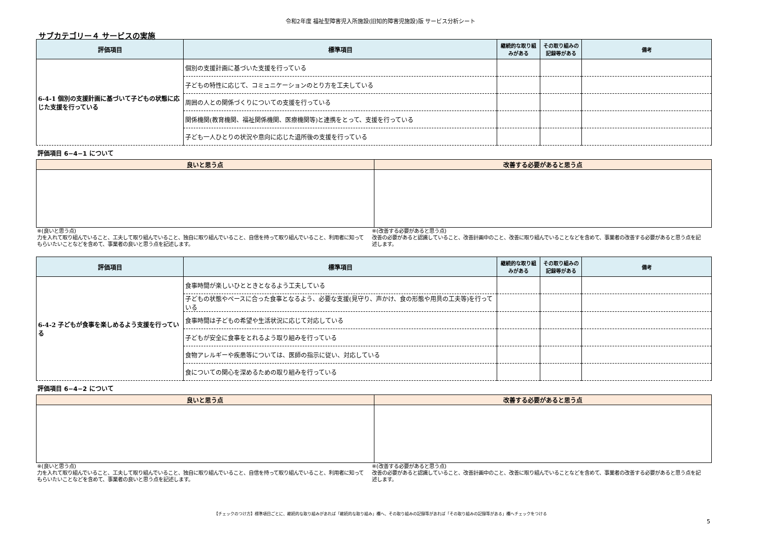令和2年度 福祉型障害児入所施設(旧知的障害児施設)版 サービス分析シート
サブカテゴリー４ サービスの実施
| 評価項目 | 標準項目 | 継続的な取り組みがある | その取り組みの記録等がある | 備考 |
| --- | --- | --- | --- | --- |
| 6-4-1 個別の支援計画に基づいて子どもの状態に応じた支援を行っている | 個別の支援計画に基づいた支援を行っている | | | |
| | 子どもの特性に応じて、コミュニケーションのとり方を工夫している | | | |
| | 周囲の人との関係づくりについての支援を行っている | | | |
| | 関係機関(教育機関、福祉関係機関、医療機関等)と連携をとって、支援を行っている | | | |
| | 子ども一人ひとりの状況や意向に応じた退所後の支援を行っている | | | |
評価項目 6−4−1 について
| 良いと思う点 | 改善する必要があると思う点 |
| --- | --- |
※(良いと思う点)
力を入れて取り組んでいること、工夫して取り組んでいること、独自に取り組んでいること、自信を持って取り組んでいること、利用者に知ってもらいたいことなどを含めて、事業者の良いと思う点を記述します。
※(改善する必要があると思う点)
改善の必要があると認識していること、改善計画中のこと、改善に取り組んでいることなどを含めて、事業者の改善する必要があると思う点を記述します。
| 評価項目 | 標準項目 | 継続的な取り組みがある | その取り組みの記録等がある | 備考 |
| --- | --- | --- | --- | --- |
| 6-4-2 子どもが食事を楽しめるよう支援を行っている | 食事時間が楽しいひとときとなるよう工夫している | | | |
| | 子どもの状態やペースに合った食事となるよう、必要な支援(見守り、声かけ、食の形態や用具の工夫等)を行っている | | | |
| | 食事時間は子どもの希望や生活状況に応じて対応している | | | |
| | 子どもが安全に食事をとれるよう取り組みを行っている | | | |
| | 食物アレルギーや疾患等については、医師の指示に従い、対応している | | | |
| | 食についての関心を深めるための取り組みを行っている | | | |
評価項目 6−4−2 について
| 良いと思う点 | 改善する必要があると思う点 |
| --- | --- |
※(良いと思う点)
力を入れて取り組んでいること、工夫して取り組んでいること、独自に取り組んでいること、自信を持って取り組んでいること、利用者に知ってもらいたいことなどを含めて、事業者の良いと思う点を記述します。
※(改善する必要があると思う点)
改善の必要があると認識していること、改善計画中のこと、改善に取り組んでいることなどを含めて、事業者の改善する必要があると思う点を記述します。
【チェックのつけ方】標準項目ごとに、継続的な取り組みがあれば「継続的な取り組み」欄へ、その取り組みの記録等があれば「その取り組みの記録等がある」欄へチェックをつける
5